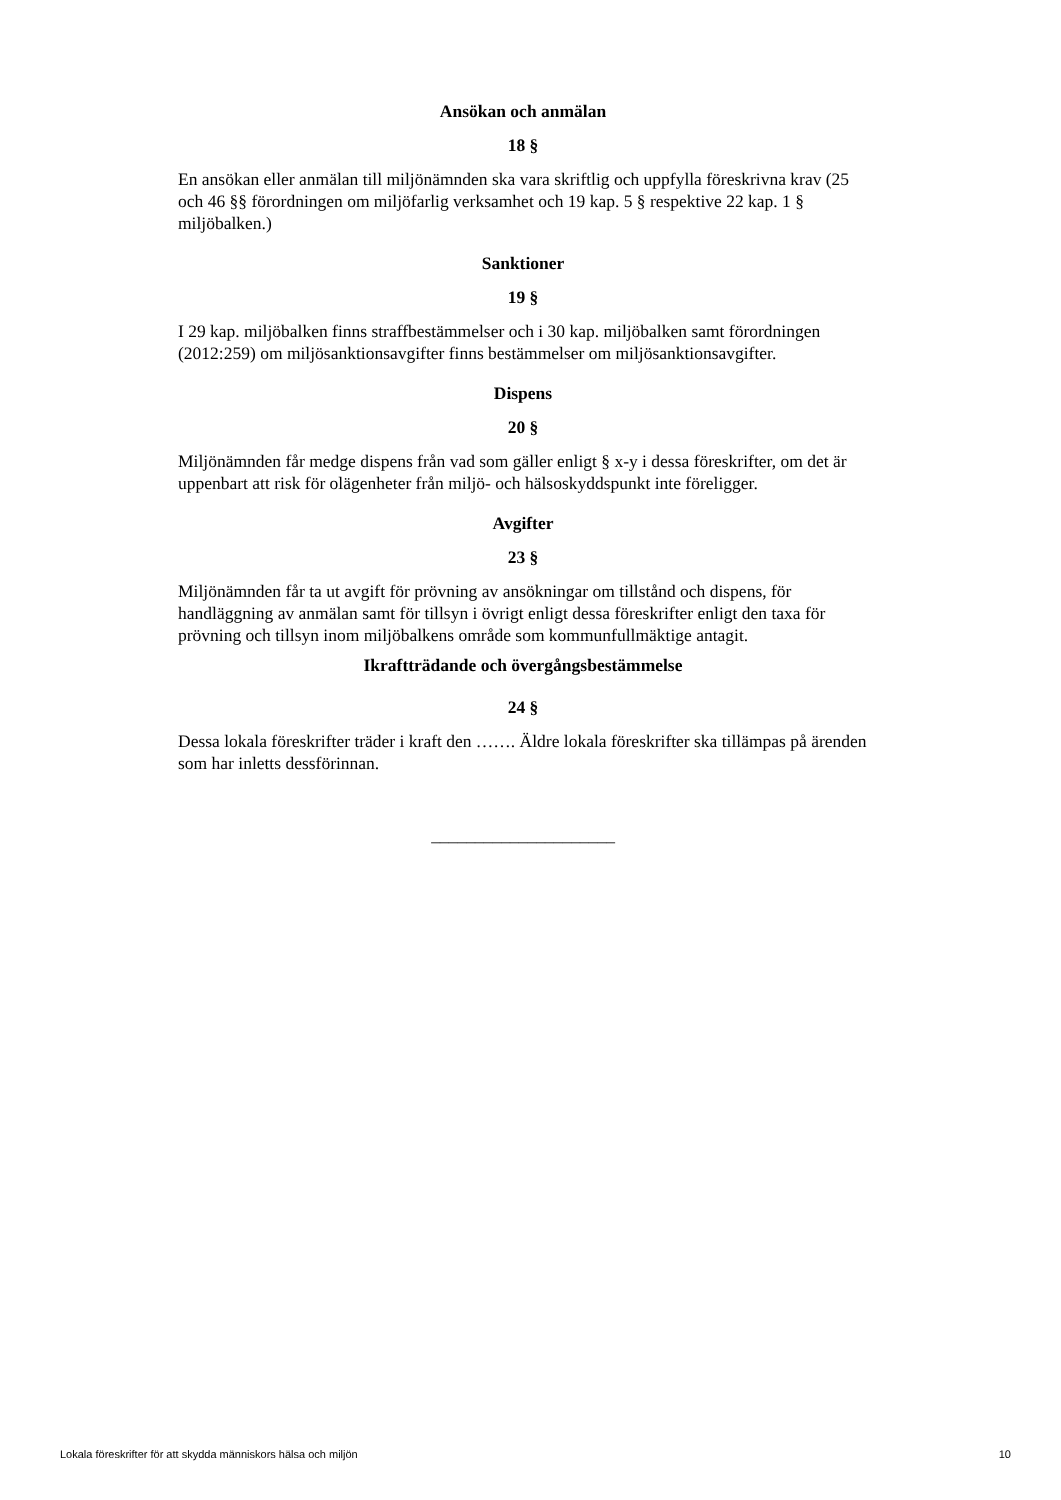Ansökan och anmälan
18 §
En ansökan eller anmälan till miljönämnden ska vara skriftlig och uppfylla föreskrivna krav (25 och 46 §§ förordningen om miljöfarlig verksamhet och 19 kap. 5 § respektive 22 kap. 1 § miljöbalken.)
Sanktioner
19 §
I 29 kap. miljöbalken finns straffbestämmelser och i 30 kap. miljöbalken samt förordningen (2012:259) om miljösanktionsavgifter finns bestämmelser om miljösanktionsavgifter.
Dispens
20 §
Miljönämnden får medge dispens från vad som gäller enligt § x-y i dessa föreskrifter, om det är uppenbart att risk för olägenheter från miljö- och hälsoskyddspunkt inte föreligger.
Avgifter
23 §
Miljönämnden får ta ut avgift för prövning av ansökningar om tillstånd och dispens, för handläggning av anmälan samt för tillsyn i övrigt enligt dessa föreskrifter enligt den taxa för prövning och tillsyn inom miljöbalkens område som kommunfullmäktige antagit.
Ikraftträdande och övergångsbestämmelse
24 §
Dessa lokala föreskrifter träder i kraft den ……. Äldre lokala föreskrifter ska tillämpas på ärenden som har inletts dessförinnan.
_____________________
Lokala föreskrifter för att skydda människors hälsa och miljön 10